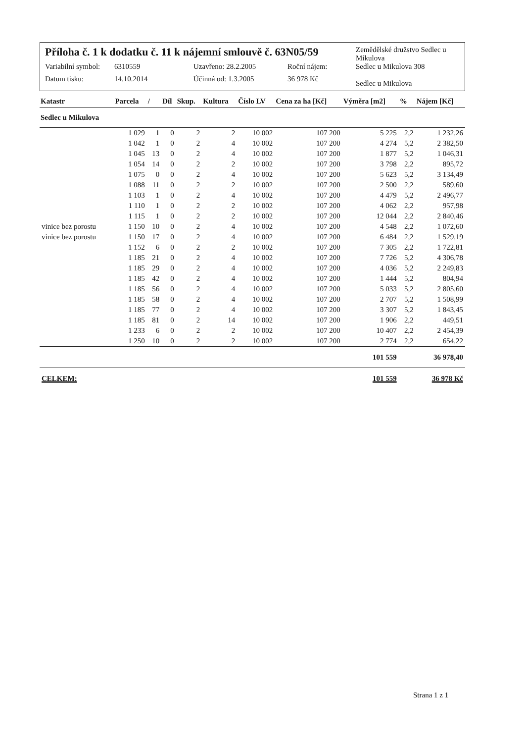Příloha č. 1 k dodatku č. 11 k nájemní smlouvě č. 63N05/59
Variabilní symbol: 6310559 Uzavřeno: 28.2.2005 Roční nájem:
Datum tisku: 14.10.2014 Účinná od: 1.3.2005 36 978 Kč
Zemědělské družstvo Sedlec u Mikulova
Sedlec u Mikulova 308
Sedlec u Mikulova
| Katastr | Parcela | / | Díl | Skup. | Kultura | Číslo LV | Cena za ha [Kč] | Výměra [m2] | % | Nájem [Kč] |
| --- | --- | --- | --- | --- | --- | --- | --- | --- | --- | --- |
| Sedlec u Mikulova | | | | | | | | | | |
| | 1 029 | 1 | 0 | 2 | 2 | 10 002 | 107 200 | 5 225 | 2,2 | 1 232,26 |
| | 1 042 | 1 | 0 | 2 | 4 | 10 002 | 107 200 | 4 274 | 5,2 | 2 382,50 |
| | 1 045 | 13 | 0 | 2 | 4 | 10 002 | 107 200 | 1 877 | 5,2 | 1 046,31 |
| | 1 054 | 14 | 0 | 2 | 2 | 10 002 | 107 200 | 3 798 | 2,2 | 895,72 |
| | 1 075 | 0 | 0 | 2 | 4 | 10 002 | 107 200 | 5 623 | 5,2 | 3 134,49 |
| | 1 088 | 11 | 0 | 2 | 2 | 10 002 | 107 200 | 2 500 | 2,2 | 589,60 |
| | 1 103 | 1 | 0 | 2 | 4 | 10 002 | 107 200 | 4 479 | 5,2 | 2 496,77 |
| | 1 110 | 1 | 0 | 2 | 2 | 10 002 | 107 200 | 4 062 | 2,2 | 957,98 |
| | 1 115 | 1 | 0 | 2 | 2 | 10 002 | 107 200 | 12 044 | 2,2 | 2 840,46 |
| vinice bez porostu | 1 150 | 10 | 0 | 2 | 4 | 10 002 | 107 200 | 4 548 | 2,2 | 1 072,60 |
| vinice bez porostu | 1 150 | 17 | 0 | 2 | 4 | 10 002 | 107 200 | 6 484 | 2,2 | 1 529,19 |
| | 1 152 | 6 | 0 | 2 | 2 | 10 002 | 107 200 | 7 305 | 2,2 | 1 722,81 |
| | 1 185 | 21 | 0 | 2 | 4 | 10 002 | 107 200 | 7 726 | 5,2 | 4 306,78 |
| | 1 185 | 29 | 0 | 2 | 4 | 10 002 | 107 200 | 4 036 | 5,2 | 2 249,83 |
| | 1 185 | 42 | 0 | 2 | 4 | 10 002 | 107 200 | 1 444 | 5,2 | 804,94 |
| | 1 185 | 56 | 0 | 2 | 4 | 10 002 | 107 200 | 5 033 | 5,2 | 2 805,60 |
| | 1 185 | 58 | 0 | 2 | 4 | 10 002 | 107 200 | 2 707 | 5,2 | 1 508,99 |
| | 1 185 | 77 | 0 | 2 | 4 | 10 002 | 107 200 | 3 307 | 5,2 | 1 843,45 |
| | 1 185 | 81 | 0 | 2 | 14 | 10 002 | 107 200 | 1 906 | 2,2 | 449,51 |
| | 1 233 | 6 | 0 | 2 | 2 | 10 002 | 107 200 | 10 407 | 2,2 | 2 454,39 |
| | 1 250 | 10 | 0 | 2 | 2 | 10 002 | 107 200 | 2 774 | 2,2 | 654,22 |
| | | | | | | | | 101 559 | | 36 978,40 |
| CELKEM: | | | | | | | | 101 559 | | 36 978 Kč |
Strana 1 z 1